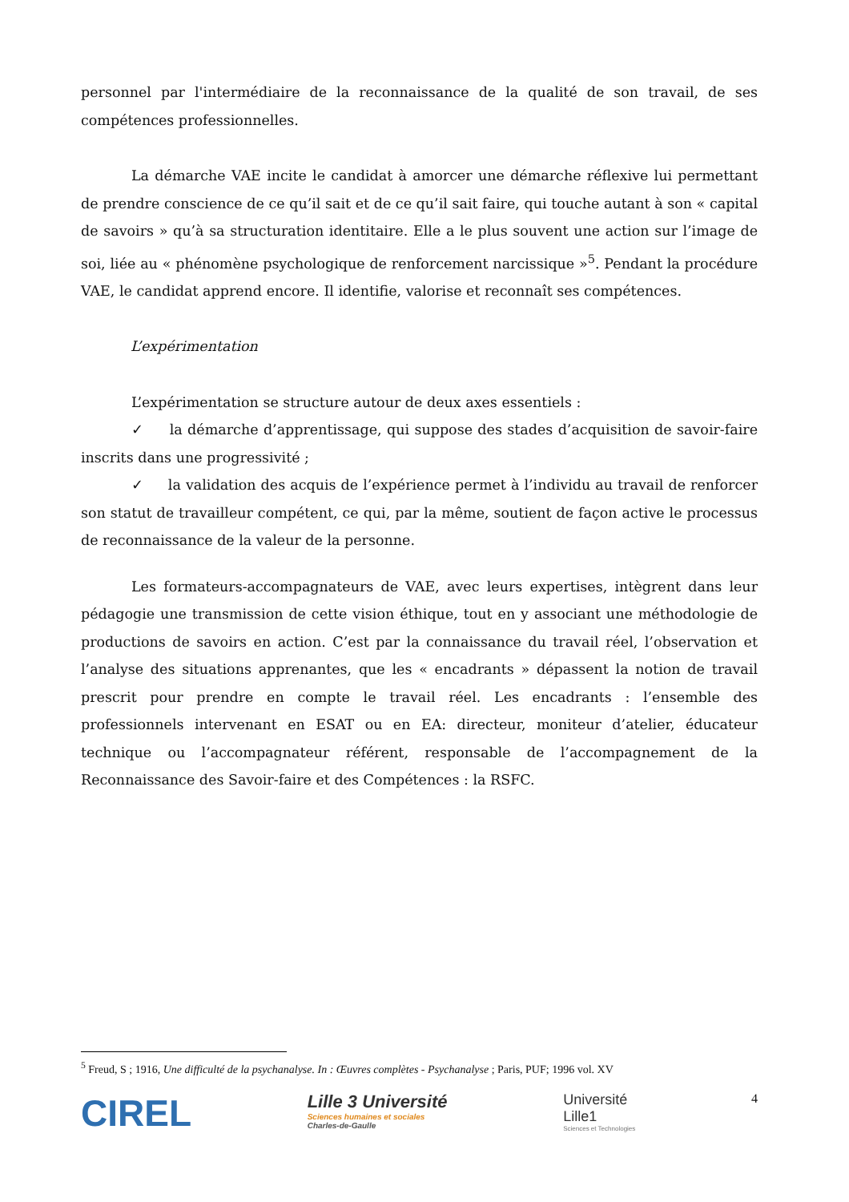personnel par l'intermédiaire de la reconnaissance de la qualité de son travail, de ses compétences professionnelles.
La démarche VAE incite le candidat à amorcer une démarche réflexive lui permettant de prendre conscience de ce qu’il sait et de ce qu’il sait faire, qui touche autant à son « capital de savoirs » qu’à sa structuration identitaire. Elle a le plus souvent une action sur l’image de soi, liée au « phénomène psychologique de renforcement narcissique »<sup>5</sup>. Pendant la procédure VAE, le candidat apprend encore. Il identifie, valorise et reconnaît ses compétences.
L’expérimentation
L’expérimentation se structure autour de deux axes essentiels :
✓ la démarche d’apprentissage, qui suppose des stades d’acquisition de savoir-faire inscrits dans une progressivité ;
✓ la validation des acquis de l’expérience permet à l’individu au travail de renforcer son statut de travailleur compétent, ce qui, par la même, soutient de façon active le processus de reconnaissance de la valeur de la personne.
Les formateurs-accompagnateurs de VAE, avec leurs expertises, intègrent dans leur pédagogie une transmission de cette vision éthique, tout en y associant une méthodologie de productions de savoirs en action. C’est par la connaissance du travail réel, l’observation et l’analyse des situations apprenantes, que les « encadrants » dépassent la notion de travail prescrit pour prendre en compte le travail réel. Les encadrants : l’ensemble des professionnels intervenant en ESAT ou en EA: directeur, moniteur d’atelier, éducateur technique ou l’accompagnateur référent, responsable de l’accompagnement de la Reconnaissance des Savoir-faire et des Compétences : la RSFC.
<sup>5</sup> Freud, S ; 1916, Une difficulté de la psychanalyse. In : Œuvres complètes - Psychanalyse ; Paris, PUF; 1996 vol. XV
CIREL
Lille 3 Université
Sciences humaines et sociales
Charles-de-Gaulle
Université
Lille1
Sciences et Technologies
4